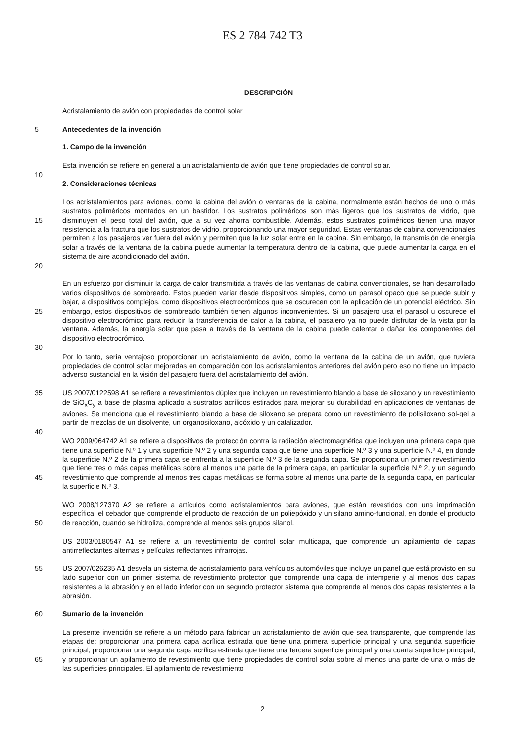ES 2 784 742 T3
DESCRIPCIÓN
Acristalamiento de avión con propiedades de control solar
5 Antecedentes de la invención
1. Campo de la invención
Esta invención se refiere en general a un acristalamiento de avión que tiene propiedades de control solar.
10
2. Consideraciones técnicas
15
20
Los acristalamientos para aviones, como la cabina del avión o ventanas de la cabina, normalmente están hechos de uno o más sustratos poliméricos montados en un bastidor. Los sustratos poliméricos son más ligeros que los sustratos de vidrio, que disminuyen el peso total del avión, que a su vez ahorra combustible. Además, estos sustratos poliméricos tienen una mayor resistencia a la fractura que los sustratos de vidrio, proporcionando una mayor seguridad. Estas ventanas de cabina convencionales permiten a los pasajeros ver fuera del avión y permiten que la luz solar entre en la cabina. Sin embargo, la transmisión de energía solar a través de la ventana de la cabina puede aumentar la temperatura dentro de la cabina, que puede aumentar la carga en el sistema de aire acondicionado del avión.
25 En un esfuerzo por disminuir la carga de calor transmitida a través de las ventanas de cabina convencionales, se han desarrollado varios dispositivos de sombreado. Estos pueden variar desde dispositivos simples, como un parasol opaco que se puede subir y bajar, a dispositivos complejos, como dispositivos electrocrómicos que se oscurecen con la aplicación de un potencial eléctrico. Sin embargo, estos dispositivos de sombreado también tienen algunos inconvenientes. Si un pasajero usa el parasol u oscurece el dispositivo electrocrómico para reducir la transferencia de calor a la cabina, el pasajero ya no puede disfrutar de la vista por la ventana. Además, la energía solar que pasa a través de la ventana de la cabina puede calentar o dañar los componentes del dispositivo electrocrómico.
30
Por lo tanto, sería ventajoso proporcionar un acristalamiento de avión, como la ventana de la cabina de un avión, que tuviera propiedades de control solar mejoradas en comparación con los acristalamientos anteriores del avión pero eso no tiene un impacto adverso sustancial en la visión del pasajero fuera del acristalamiento del avión.
35 US 2007/0122598 A1 se refiere a revestimientos dúplex que incluyen un revestimiento blando a base de siloxano y un revestimiento de SiO<sub>x</sub>C<sub>y</sub> a base de plasma aplicado a sustratos acrílicos estirados para mejorar su durabilidad en aplicaciones de ventanas de aviones. Se menciona que el revestimiento blando a base de siloxano se prepara como un revestimiento de polisiloxano sol-gel a partir de mezclas de un disolvente, un organosiloxano, alcóxido y un catalizador.
40
45 WO 2009/064742 A1 se refiere a dispositivos de protección contra la radiación electromagnética que incluyen una primera capa que tiene una superficie N.º 1 y una superficie N.º 2 y una segunda capa que tiene una superficie N.º 3 y una superficie N.º 4, en donde la superficie N.º 2 de la primera capa se enfrenta a la superficie N.º 3 de la segunda capa. Se proporciona un primer revestimiento que tiene tres o más capas metálicas sobre al menos una parte de la primera capa, en particular la superficie N.º 2, y un segundo revestimiento que comprende al menos tres capas metálicas se forma sobre al menos una parte de la segunda capa, en particular la superficie N.º 3.
50 WO 2008/127370 A2 se refiere a artículos como acristalamientos para aviones, que están revestidos con una imprimación específica, el cebador que comprende el producto de reacción de un poliepóxido y un silano amino-funcional, en donde el producto de reacción, cuando se hidroliza, comprende al menos seis grupos silanol.
US 2003/0180547 A1 se refiere a un revestimiento de control solar multicapa, que comprende un apilamiento de capas antirreflectantes alternas y películas reflectantes infrarrojas.
55 US 2007/026235 A1 desvela un sistema de acristalamiento para vehículos automóviles que incluye un panel que está provisto en su lado superior con un primer sistema de revestimiento protector que comprende una capa de intemperie y al menos dos capas resistentes a la abrasión y en el lado inferior con un segundo protector sistema que comprende al menos dos capas resistentes a la abrasión.
60 Sumario de la invención
65 La presente invención se refiere a un método para fabricar un acristalamiento de avión que sea transparente, que comprende las etapas de: proporcionar una primera capa acrílica estirada que tiene una primera superficie principal y una segunda superficie principal; proporcionar una segunda capa acrílica estirada que tiene una tercera superficie principal y una cuarta superficie principal; y proporcionar un apilamiento de revestimiento que tiene propiedades de control solar sobre al menos una parte de una o más de las superficies principales. El apilamiento de revestimiento
2